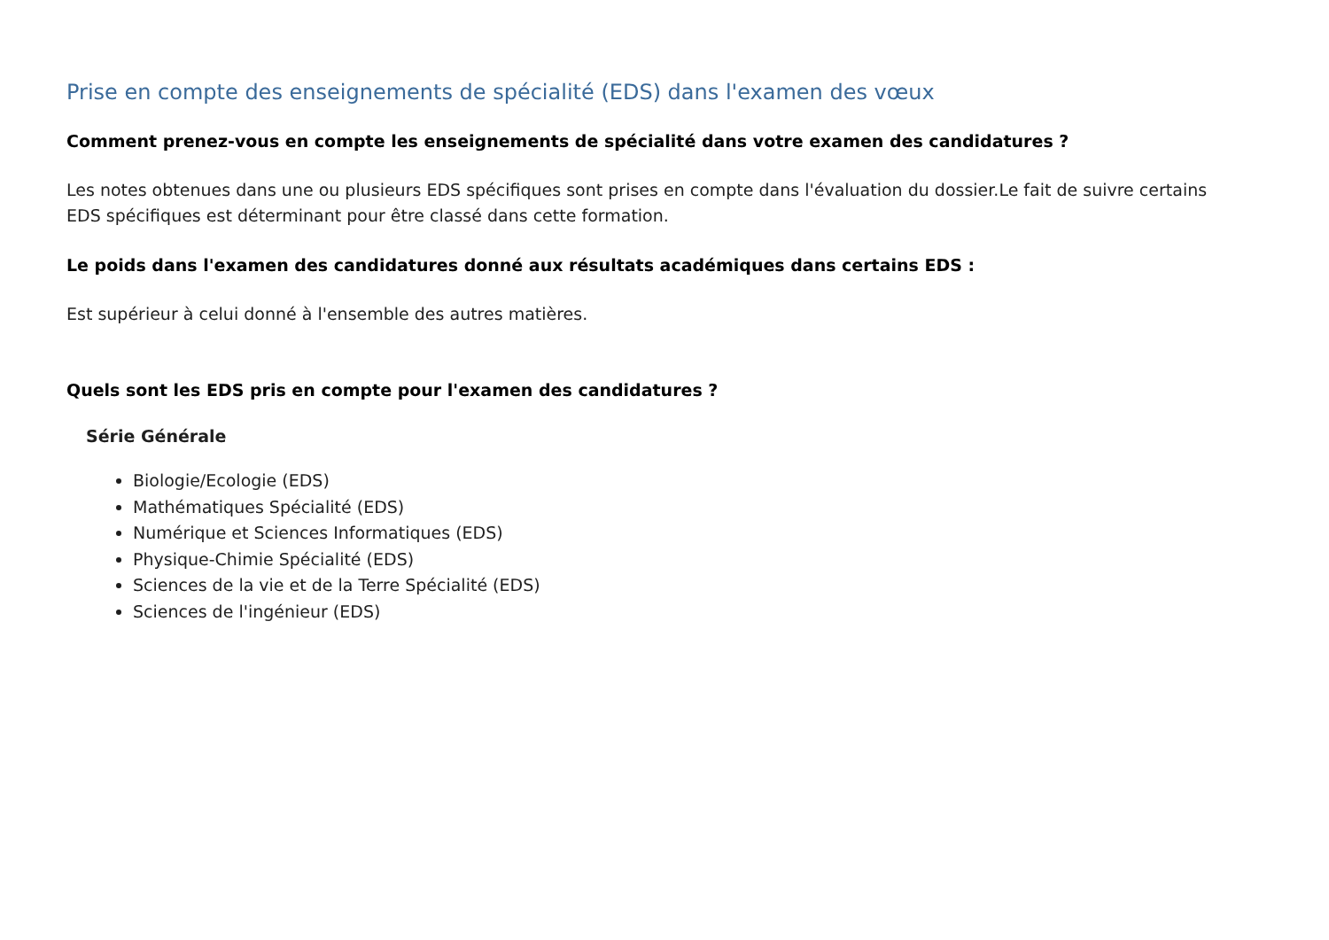Prise en compte des enseignements de spécialité (EDS) dans l'examen des vœux
Comment prenez-vous en compte les enseignements de spécialité dans votre examen des candidatures ?
Les notes obtenues dans une ou plusieurs EDS spécifiques sont prises en compte dans l'évaluation du dossier.Le fait de suivre certains EDS spécifiques est déterminant pour être classé dans cette formation.
Le poids dans l'examen des candidatures donné aux résultats académiques dans certains EDS :
Est supérieur à celui donné à l'ensemble des autres matières.
Quels sont les EDS pris en compte pour l'examen des candidatures ?
Série Générale
Biologie/Ecologie (EDS)
Mathématiques Spécialité (EDS)
Numérique et Sciences Informatiques (EDS)
Physique-Chimie Spécialité (EDS)
Sciences de la vie et de la Terre Spécialité (EDS)
Sciences de l'ingénieur (EDS)